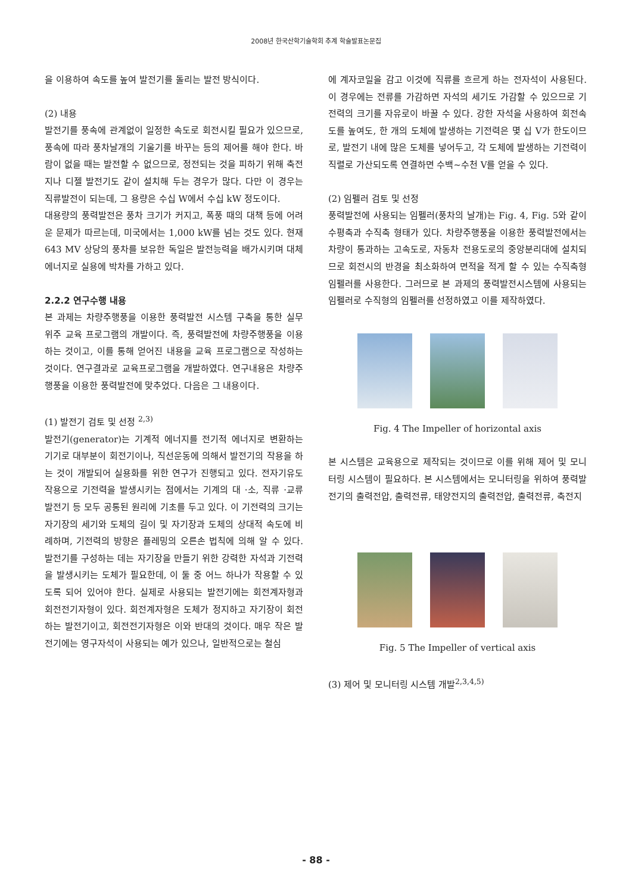2008년 한국산학기술학회 추계 학술발표논문집
을 이용하여 속도를 높여 발전기를 돌리는 발전 방식이다.
(2) 내용
발전기를 풍속에 관계없이 일정한 속도로 회전시킬 필요가 있으므로, 풍속에 따라 풍차날개의 기울기를 바꾸는 등의 제어를 해야 한다. 바람이 없을 때는 발전할 수 없으므로, 정전되는 것을 피하기 위해 축전지나 디젤 발전기도 같이 설치해 두는 경우가 많다. 다만 이 경우는 직류발전이 되는데, 그 용량은 수십 W에서 수십 kW 정도이다.
대용량의 풍력발전은 풍차 크기가 커지고, 폭풍 때의 대책 등에 어려운 문제가 따르는데, 미국에서는 1,000 kW를 넘는 것도 있다. 현재 643 MV 상당의 풍차를 보유한 독일은 발전능력을 배가시키며 대체 에너지로 실용에 박차를 가하고 있다.
2.2.2 연구수행 내용
본 과제는 차량주행풍을 이용한 풍력발전 시스템 구축을 통한 실무 위주 교육 프로그램의 개발이다. 즉, 풍력발전에 차량주행풍을 이용하는 것이고, 이를 통해 얻어진 내용을 교육 프로그램으로 작성하는 것이다. 연구결과로 교육프로그램을 개발하였다. 연구내용은 차량주행풍을 이용한 풍력발전에 맞추었다. 다음은 그 내용이다.
(1) 발전기 검토 및 선정 <sup>2,3)</sup>
발전기(generator)는 기계적 에너지를 전기적 에너지로 변환하는 기기로 대부분이 회전기이나, 직선운동에 의해서 발전기의 작용을 하는 것이 개발되어 실용화를 위한 연구가 진행되고 있다. 전자기유도작용으로 기전력을 발생시키는 점에서는 기계의 대 ·소, 직류 ·교류 발전기 등 모두 공통된 원리에 기초를 두고 있다. 이 기전력의 크기는 자기장의 세기와 도체의 길이 및 자기장과 도체의 상대적 속도에 비례하며, 기전력의 방향은 플레밍의 오른손 법칙에 의해 알 수 있다. 발전기를 구성하는 데는 자기장을 만들기 위한 강력한 자석과 기전력을 발생시키는 도체가 필요한데, 이 둘 중 어느 하나가 작용할 수 있도록 되어 있어야 한다. 실제로 사용되는 발전기에는 회전계자형과 회전전기자형이 있다. 회전계자형은 도체가 정지하고 자기장이 회전하는 발전기이고, 회전전기자형은 이와 반대의 것이다. 매우 작은 발전기에는 영구자석이 사용되는 예가 있으나, 일반적으로는 철심
에 계자코일을 감고 이것에 직류를 흐르게 하는 전자석이 사용된다. 이 경우에는 전류를 가감하면 자석의 세기도 가감할 수 있으므로 기전력의 크기를 자유로이 바꿀 수 있다. 강한 자석을 사용하여 회전속도를 높여도, 한 개의 도체에 발생하는 기전력은 몇 십 V가 한도이므로, 발전기 내에 많은 도체를 넣어두고, 각 도체에 발생하는 기전력이 직렬로 가산되도록 연결하면 수백~수천 V를 얻을 수 있다.
(2) 임펠러 검토 및 선정
풍력발전에 사용되는 임펠러(풍차의 날개)는 Fig. 4, Fig. 5와 같이 수평축과 수직축 형태가 있다. 차량주행풍을 이용한 풍력발전에서는 차량이 통과하는 고속도로, 자동차 전용도로의 중앙분리대에 설치되므로 회전시의 반경을 최소화하여 면적을 적게 할 수 있는 수직축형 임펠러를 사용한다. 그러므로 본 과제의 풍력발전시스템에 사용되는 임펠러로 수직형의 임펠러를 선정하였고 이를 제작하였다.
Fig. 4 The Impeller of horizontal axis
본 시스템은 교육용으로 제작되는 것이므로 이를 위해 제어 및 모니터링 시스템이 필요하다. 본 시스템에서는 모니터링을 위하여 풍력발전기의 출력전압, 출력전류, 태양전지의 출력전압, 출력전류, 축전지
Fig. 5 The Impeller of vertical axis
(3) 제어 및 모니터링 시스템 개발<sup>2,3,4,5)</sup>
- 88 -